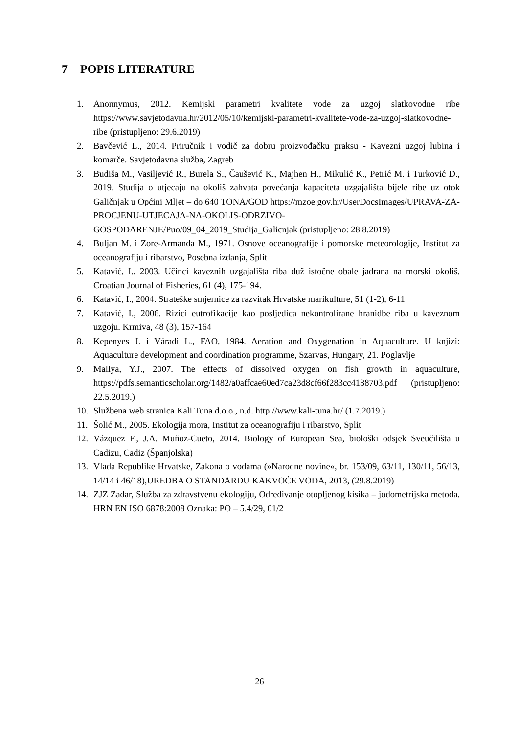7 POPIS LITERATURE
1. Anonnymus, 2012. Kemijski parametri kvalitete vode za uzgoj slatkovodne ribe https://www.savjetodavna.hr/2012/05/10/kemijski-parametri-kvalitete-vode-za-uzgoj-slatkovodne-ribe (pristupljeno: 29.6.2019)
2. Bavčević L., 2014. Priručnik i vodič za dobru proizvođačku praksu - Kavezni uzgoj lubina i komarče. Savjetodavna služba, Zagreb
3. Budiša M., Vasiljević R., Burela S., Čaušević K., Majhen H., Mikulić K., Petrić M. i Turković D., 2019. Studija o utjecaju na okoliš zahvata povećanja kapaciteta uzgajališta bijele ribe uz otok Galičnjak u Općini Mljet – do 640 TONA/GOD https://mzoe.gov.hr/UserDocsImages/UPRAVA-ZA-PROCJENU-UTJECAJA-NA-OKOLIS-ODRZIVO-GOSPODARENJE/Puo/09_04_2019_Studija_Galicnjak (pristupljeno: 28.8.2019)
4. Buljan M. i Zore-Armanda M., 1971. Osnove oceanografije i pomorske meteorologije, Institut za oceanografiju i ribarstvo, Posebna izdanja, Split
5. Katavić, I., 2003. Učinci kaveznih uzgajališta riba duž istočne obale jadrana na morski okoliš. Croatian Journal of Fisheries, 61 (4), 175-194.
6. Katavić, I., 2004. Strateške smjernice za razvitak Hrvatske marikulture, 51 (1-2), 6-11
7. Katavić, I., 2006. Rizici eutrofikacije kao posljedica nekontrolirane hranidbe riba u kaveznom uzgoju. Krmiva, 48 (3), 157-164
8. Kepenyes J. i Váradi L., FAO, 1984. Aeration and Oxygenation in Aquaculture. U knjizi: Aquaculture development and coordination programme, Szarvas, Hungary, 21. Poglavlje
9. Mallya, Y.J., 2007. The effects of dissolved oxygen on fish growth in aquaculture, https://pdfs.semanticscholar.org/1482/a0affcae60ed7ca23d8cf66f283cc4138703.pdf (pristupljeno: 22.5.2019.)
10. Službena web stranica Kali Tuna d.o.o., n.d. http://www.kali-tuna.hr/ (1.7.2019.)
11. Šolić M., 2005. Ekologija mora, Institut za oceanografiju i ribarstvo, Split
12. Vázquez F., J.A. Muñoz-Cueto, 2014. Biology of European Sea, biološki odsjek Sveučilišta u Cadizu, Cadiz (Španjolska)
13. Vlada Republike Hrvatske, Zakona o vodama (»Narodne novine«, br. 153/09, 63/11, 130/11, 56/13, 14/14 i 46/18),UREDBA O STANDARDU KAKVOĆE VODA, 2013, (29.8.2019)
14. ZJZ Zadar, Služba za zdravstvenu ekologiju, Određivanje otopljenog kisika – jodometrijska metoda. HRN EN ISO 6878:2008 Oznaka: PO – 5.4/29, 01/2
26